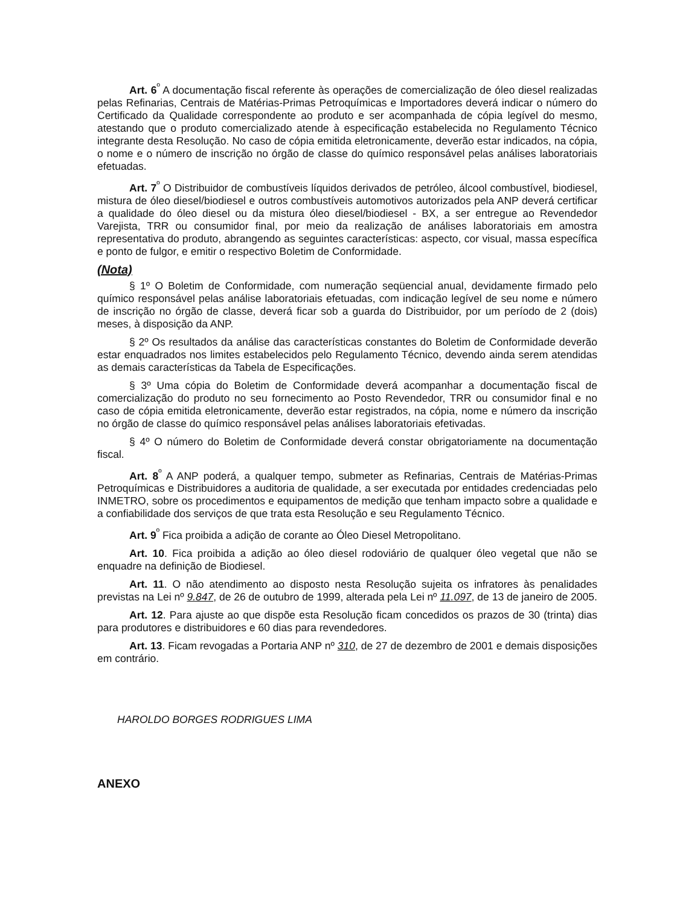Art. 6<sup>º</sup> A documentação fiscal referente às operações de comercialização de óleo diesel realizadas pelas Refinarias, Centrais de Matérias-Primas Petroquímicas e Importadores deverá indicar o número do Certificado da Qualidade correspondente ao produto e ser acompanhada de cópia legível do mesmo, atestando que o produto comercializado atende à especificação estabelecida no Regulamento Técnico integrante desta Resolução. No caso de cópia emitida eletronicamente, deverão estar indicados, na cópia, o nome e o número de inscrição no órgão de classe do químico responsável pelas análises laboratoriais efetuadas.
Art. 7<sup>º</sup> O Distribuidor de combustíveis líquidos derivados de petróleo, álcool combustível, biodiesel, mistura de óleo diesel/biodiesel e outros combustíveis automotivos autorizados pela ANP deverá certificar a qualidade do óleo diesel ou da mistura óleo diesel/biodiesel - BX, a ser entregue ao Revendedor Varejista, TRR ou consumidor final, por meio da realização de análises laboratoriais em amostra representativa do produto, abrangendo as seguintes características: aspecto, cor visual, massa específica e ponto de fulgor, e emitir o respectivo Boletim de Conformidade.
(Nota)
§ 1º O Boletim de Conformidade, com numeração seqüencial anual, devidamente firmado pelo químico responsável pelas análise laboratoriais efetuadas, com indicação legível de seu nome e número de inscrição no órgão de classe, deverá ficar sob a guarda do Distribuidor, por um período de 2 (dois) meses, à disposição da ANP.
§ 2º Os resultados da análise das características constantes do Boletim de Conformidade deverão estar enquadrados nos limites estabelecidos pelo Regulamento Técnico, devendo ainda serem atendidas as demais características da Tabela de Especificações.
§ 3º Uma cópia do Boletim de Conformidade deverá acompanhar a documentação fiscal de comercialização do produto no seu fornecimento ao Posto Revendedor, TRR ou consumidor final e no caso de cópia emitida eletronicamente, deverão estar registrados, na cópia, nome e número da inscrição no órgão de classe do químico responsável pelas análises laboratoriais efetivadas.
§ 4º O número do Boletim de Conformidade deverá constar obrigatoriamente na documentação fiscal.
Art. 8<sup>º</sup> A ANP poderá, a qualquer tempo, submeter as Refinarias, Centrais de Matérias-Primas Petroquímicas e Distribuidores a auditoria de qualidade, a ser executada por entidades credenciadas pelo INMETRO, sobre os procedimentos e equipamentos de medição que tenham impacto sobre a qualidade e a confiabilidade dos serviços de que trata esta Resolução e seu Regulamento Técnico.
Art. 9<sup>º</sup> Fica proibida a adição de corante ao Óleo Diesel Metropolitano.
Art. 10. Fica proibida a adição ao óleo diesel rodoviário de qualquer óleo vegetal que não se enquadre na definição de Biodiesel.
Art. 11. O não atendimento ao disposto nesta Resolução sujeita os infratores às penalidades previstas na Lei nº 9.847, de 26 de outubro de 1999, alterada pela Lei nº 11.097, de 13 de janeiro de 2005.
Art. 12. Para ajuste ao que dispõe esta Resolução ficam concedidos os prazos de 30 (trinta) dias para produtores e distribuidores e 60 dias para revendedores.
Art. 13. Ficam revogadas a Portaria ANP nº 310, de 27 de dezembro de 2001 e demais disposições em contrário.
HAROLDO BORGES RODRIGUES LIMA
ANEXO